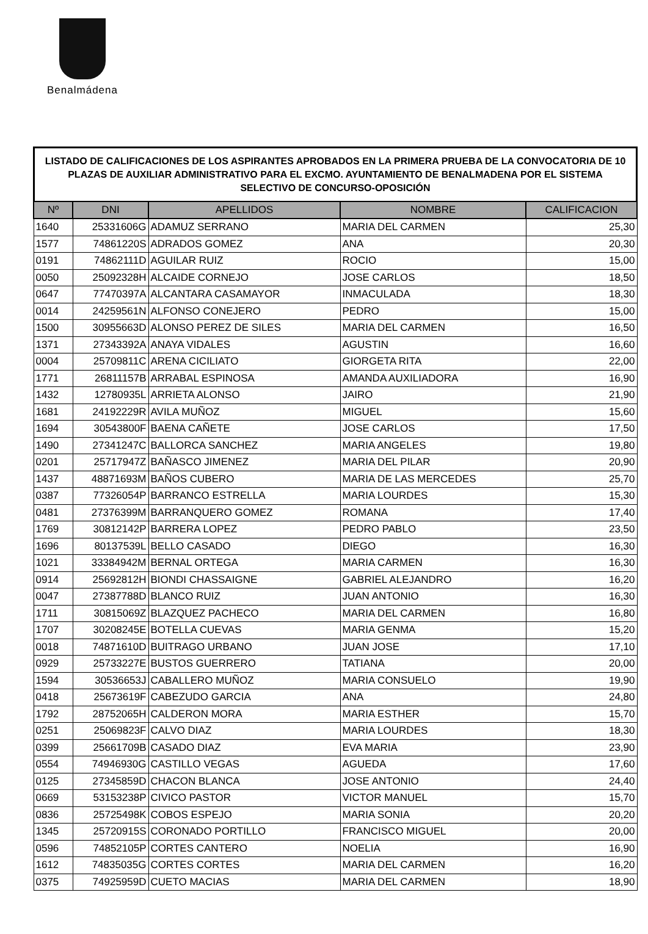Benalmádena
LISTADO DE CALIFICACIONES DE LOS ASPIRANTES APROBADOS EN LA PRIMERA PRUEBA DE LA CONVOCATORIA DE 10 PLAZAS DE AUXILIAR ADMINISTRATIVO PARA EL EXCMO. AYUNTAMIENTO DE BENALMADENA POR EL SISTEMA SELECTIVO DE CONCURSO-OPOSICIÓN
| Nº | DNI | APELLIDOS | NOMBRE | CALIFICACION |
| --- | --- | --- | --- | --- |
| 1640 | 25331606G | ADAMUZ SERRANO | MARIA DEL CARMEN | 25,30 |
| 1577 | 74861220S | ADRADOS GOMEZ | ANA | 20,30 |
| 0191 | 74862111D | AGUILAR RUIZ | ROCIO | 15,00 |
| 0050 | 25092328H | ALCAIDE CORNEJO | JOSE CARLOS | 18,50 |
| 0647 | 77470397A | ALCANTARA CASAMAYOR | INMACULADA | 18,30 |
| 0014 | 24259561N | ALFONSO CONEJERO | PEDRO | 15,00 |
| 1500 | 30955663D | ALONSO PEREZ DE SILES | MARIA DEL CARMEN | 16,50 |
| 1371 | 27343392A | ANAYA VIDALES | AGUSTIN | 16,60 |
| 0004 | 25709811C | ARENA CICILIATO | GIORGETA RITA | 22,00 |
| 1771 | 26811157B | ARRABAL ESPINOSA | AMANDA AUXILIADORA | 16,90 |
| 1432 | 12780935L | ARRIETA ALONSO | JAIRO | 21,90 |
| 1681 | 24192229R | AVILA MUÑOZ | MIGUEL | 15,60 |
| 1694 | 30543800F | BAENA CAÑETE | JOSE CARLOS | 17,50 |
| 1490 | 27341247C | BALLORCA SANCHEZ | MARIA ANGELES | 19,80 |
| 0201 | 25717947Z | BAÑASCO JIMENEZ | MARIA DEL PILAR | 20,90 |
| 1437 | 48871693M | BAÑOS CUBERO | MARIA DE LAS MERCEDES | 25,70 |
| 0387 | 77326054P | BARRANCO ESTRELLA | MARIA LOURDES | 15,30 |
| 0481 | 27376399M | BARRANQUERO GOMEZ | ROMANA | 17,40 |
| 1769 | 30812142P | BARRERA LOPEZ | PEDRO PABLO | 23,50 |
| 1696 | 80137539L | BELLO CASADO | DIEGO | 16,30 |
| 1021 | 33384942M | BERNAL ORTEGA | MARIA CARMEN | 16,30 |
| 0914 | 25692812H | BIONDI CHASSAIGNE | GABRIEL ALEJANDRO | 16,20 |
| 0047 | 27387788D | BLANCO RUIZ | JUAN ANTONIO | 16,30 |
| 1711 | 30815069Z | BLAZQUEZ PACHECO | MARIA DEL CARMEN | 16,80 |
| 1707 | 30208245E | BOTELLA CUEVAS | MARIA GENMA | 15,20 |
| 0018 | 74871610D | BUITRAGO URBANO | JUAN JOSE | 17,10 |
| 0929 | 25733227E | BUSTOS GUERRERO | TATIANA | 20,00 |
| 1594 | 30536653J | CABALLERO MUÑOZ | MARIA CONSUELO | 19,90 |
| 0418 | 25673619F | CABEZUDO GARCIA | ANA | 24,80 |
| 1792 | 28752065H | CALDERON MORA | MARIA ESTHER | 15,70 |
| 0251 | 25069823F | CALVO DIAZ | MARIA LOURDES | 18,30 |
| 0399 | 25661709B | CASADO DIAZ | EVA MARIA | 23,90 |
| 0554 | 74946930G | CASTILLO VEGAS | AGUEDA | 17,60 |
| 0125 | 27345859D | CHACON BLANCA | JOSE ANTONIO | 24,40 |
| 0669 | 53153238P | CIVICO PASTOR | VICTOR MANUEL | 15,70 |
| 0836 | 25725498K | COBOS ESPEJO | MARIA SONIA | 20,20 |
| 1345 | 25720915S | CORONADO PORTILLO | FRANCISCO MIGUEL | 20,00 |
| 0596 | 74852105P | CORTES CANTERO | NOELIA | 16,90 |
| 1612 | 74835035G | CORTES CORTES | MARIA DEL CARMEN | 16,20 |
| 0375 | 74925959D | CUETO MACIAS | MARIA DEL CARMEN | 18,90 |